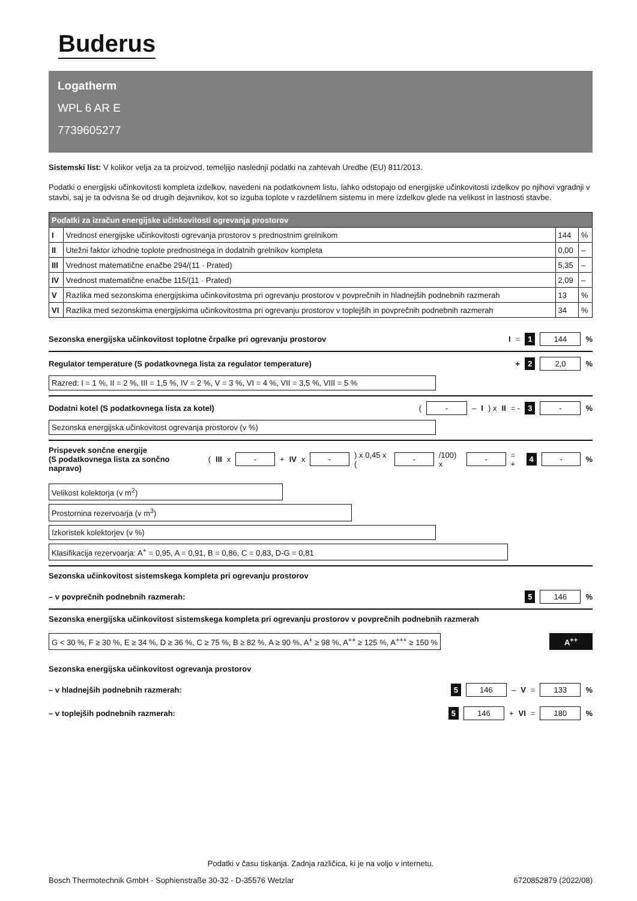Buderus
Logatherm
WPL 6 AR E
7739605277
Sistemski list: V kolikor velja za ta proizvod, temeljijo naslednji podatki na zahtevah Uredbe (EU) 811/2013.
Podatki o energijski učinkovitosti kompleta izdelkov, navedeni na podatkovnem listu, lahko odstopajo od energijske učinkovitosti izdelkov po njihovi vgradnji v stavbi, saj je ta odvisna še od drugih dejavnikov, kot so izguba toplote v razdelilnem sistemu in mere izdelkov glede na velikost in lastnosti stavbe.
| Podatki za izračun energijske učinkovitosti ogrevanja prostorov | | | |
| --- | --- | --- | --- |
| I | Vrednost energijske učinkovitosti ogrevanja prostorov s prednostnim grelnikom | 144 | % |
| II | Utežni faktor izhodne toplote prednostnega in dodatnih grelnikov kompleta | 0,00 | – |
| III | Vrednost matematične enačbe 294/(11 · Prated) | 5,35 | – |
| IV | Vrednost matematične enačbe 115/(11 · Prated) | 2,09 | – |
| V | Razlika med sezonskima energijskima učinkovitostma pri ogrevanju prostorov v povprečnih in hladnejših podnebnih razmerah | 13 | % |
| VI | Razlika med sezonskima energijskima učinkovitostma pri ogrevanju prostorov v toplejših in povprečnih podnebnih razmerah | 34 | % |
Sezonska energijska učinkovitost toplotne črpalke pri ogrevanju prostorov I = 1 144%
Regulator temperature (S podatkovnega lista za regulator temperature) + 2 2,0%
Razred: I = 1 %, II = 2 %, III = 1,5 %, IV = 2 %, V = 3 %, VI = 4 %, VII = 3,5 %, VIII = 5 %
Dodatni kotel (S podatkovnega lista za kotel) ( - – I) x II = - 3 -%
Sezonska energijska učinkovitost ogrevanja prostorov (v %)
Prispevek sončne energije
(S podatkovnega lista za sončno napravo) (III x - + IV x - ) x 0,45 x ( - /100) x - = + 4 -%
Velikost kolektorja (v m<sup>2</sup>)
Prostornina rezervoarja (v m<sup>3</sup>)
Izkoristek kolektorjev (v %)
Klasifikacija rezervoarja: A<sup>+</sup> = 0,95, A = 0,91, B = 0,86, C = 0,83, D-G = 0,81
Sezonska učinkovitost sistemskega kompleta pri ogrevanju prostorov
– v povprečnih podnebnih razmerah: 5 146%
Sezonska energijska učinkovitost sistemskega kompleta pri ogrevanju prostorov v povprečnih podnebnih razmerah
G < 30 %, F ≥ 30 %, E ≥ 34 %, D ≥ 36 %, C ≥ 75 %, B ≥ 82 %, A ≥ 90 %, A<sup>+</sup> ≥ 98 %, A<sup>++</sup> ≥ 125 %, A<sup>+++</sup> ≥ 150 % A<sup>++</sup>
Sezonska energijska učinkovitost ogrevanja prostorov
– v hladnejših podnebnih razmerah: 5 146 – V = 133%
– v toplejših podnebnih razmerah: 5 146 + VI = 180%
Podatki v času tiskanja. Zadnja različica, ki je na voljo v internetu.
Bosch Thermotechnik GmbH - Sophienstraße 30-32 - D-35576 Wetzlar 6720852879 (2022/08)